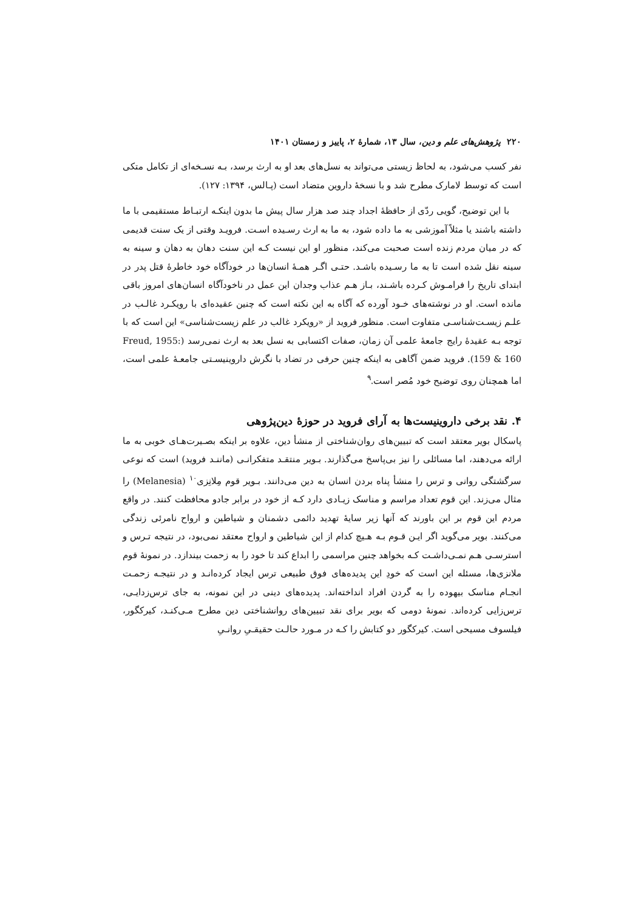۲۲۰ پژوهش‌های علم و دین، سال ۱۳، شمارهٔ ۲، پاییز و زمستان ۱۴۰۱
نفر کسب می‌شود، به لحاظ زیستی می‌تواند به نسل‌های بعد او به ارث برسد، بـه نسـخه‌ای از تکامل متکی است که توسط لامارک مطرح شد و با نسخهٔ داروین متضاد است (پـالس، ۱۳۹۴: ۱۲۷).
با این توضیح، گویی ردّی از حافظهٔ اجداد چند صد هزار سال پیش ما بدون اینکـه ارتبـاط مستقیمی با ما داشته باشند یا مثلاً آموزشی به ما داده شود، به ما به ارث رسـیده اسـت. فرویـد وقتی از یک سنت قدیمی که در میان مردم زنده است صحبت می‌کند، منظور او این نیست کـه این سنت دهان به دهان و سینه به سینه نقل شده است تا به ما رسـیده باشـد. حتـی اگـر همـهٔ انسان‌ها در خودآگاه خود خاطرهٔ قتل پدر در ابتدای تاریخ را فرامـوش کـرده باشـند، بـاز هـم عذاب وجدان این عمل در ناخودآگاه انسان‌های امروز باقی مانده است. او در نوشته‌های خـود آورده که آگاه به این نکته است که چنین عقیده‌ای با رویکـرد غالـب در علـم زیسـت‌شناسـی متفاوت است. منظور فروید از «رویکرد غالب در علم زیست‌شناسی» این است که با توجه بـه عقیدهٔ رایج جامعهٔ علمی آن زمان، صفات اکتسابی به نسل بعد به ارث نمی‌رسد (Freud, 1955: 159 & 160). فروید ضمن آگاهی به اینکه چنین حرفی در تضاد با نگرش داروینیسـتی جامعـهٔ علمی است، اما همچنان روی توضیح خود مُصر است.<sup>۹</sup>
۴. نقد برخی داروینیست‌ها به آرای فروید در حوزهٔ دین‌پژوهی
پاسکال بویر معتقد است که تبیین‌های روان‌شناختی از منشأ دین، علاوه بر اینکه بصـیرت‌هـای خوبی به ما ارائه می‌دهند، اما مسائلی را نیز بی‌پاسخ می‌گذارند. بـویر منتقـد متفکرانـی (ماننـد فروید) است که نوعی سرگشتگی روانی و ترس را منشأ پناه بردن انسان به دین می‌دانند. بـویر قوم مِلانِزی<sup>۱۰</sup> (Melanesia) را مثال می‌زند. این قوم تعداد مراسم و مناسک زیـادی دارد کـه از خود در برابر جادو محافظت کنند. در واقع مردم این قوم بر این باورند که آنها زیر سایهٔ تهدید دائمی دشمنان و شیاطین و ارواح نامرئی زندگی می‌کنند. بویر می‌گوید اگر ایـن قـوم بـه هـیچ کدام از این شیاطین و ارواح معتقد نمی‌بود، در نتیجه تـرس و استرسـی هـم نمـی‌داشـت کـه بخواهد چنین مراسمی را ابداع کند تا خود را به زحمت بیندازد. در نمونهٔ قوم ملانزی‌ها، مسئله این است که خودِ این پدیده‌های فوق طبیعی ترس ایجاد کرده‌انـد و در نتیجـه زحمـت انجـام مناسک بیهوده را به گردن افراد انداخته‌اند. پدیده‌های دینی در این نمونه، به جای ترس‌زدایـی، ترس‌زایی کرده‌اند. نمونهٔ دومی که بویر برای نقد تبیین‌های روانشناختی دین مطرح مـی‌کنـد، کیرکگور، فیلسوف مسیحی است. کیرکگور دو کتابش را کـه در مـورد حالـت حقیقـیِ روانـیِ